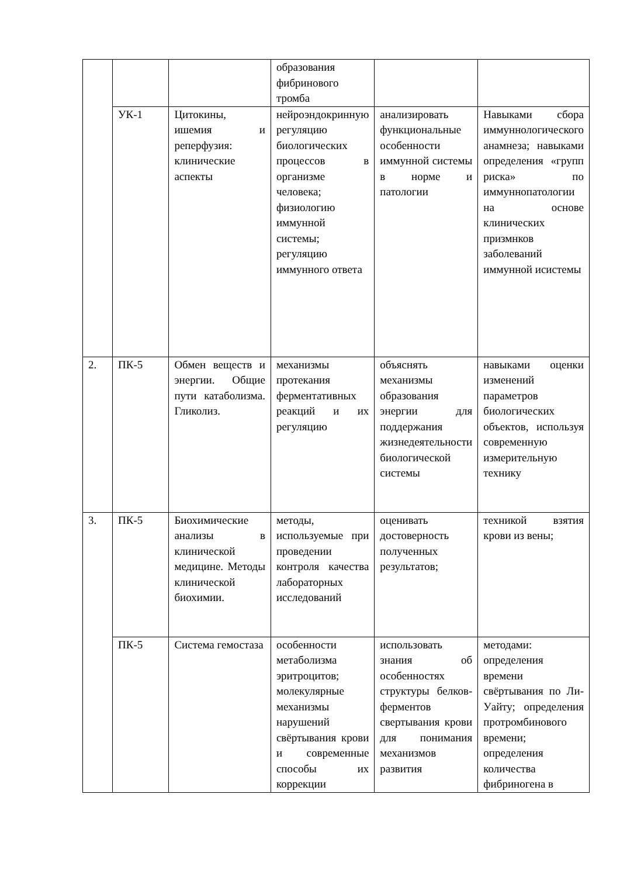| | | | образования фибринового тромба | | |
| | УК-1 | Цитокины, ишемия и реперфузия: клинические аспекты | нейроэндокринную регуляцию биологических процессов в организме человека; физиологию иммунной системы; регуляцию иммунного ответа | анализировать функциональные особенности иммунной системы в норме и патологии | Навыками сбора иммуннологического анамнеза; навыками определения «групп риска» по иммуннопатологии на основе клинических призмнков заболеваний иммунной исистемы |
| 2. | ПК-5 | Обмен веществ и энергии. Общие пути катаболизма. Гликолиз. | механизмы протекания ферментативных реакций и их регуляцию | объяснять механизмы образования энергии для поддержания жизнедеятельности биологической системы | навыками оценки изменений параметров биологических объектов, используя современную измерительную технику |
| 3. | ПК-5 | Биохимические анализы в клинической медицине. Методы клинической биохимии. | методы, используемые при проведении контроля качества лабораторных исследований | оценивать достоверность полученных результатов; | техникой взятия крови из вены; |
| | ПК-5 | Система гемостаза | особенности метаболизма эритроцитов; молекулярные механизмы нарушений свёртывания крови и современные способы их коррекции | использовать знания об особенностях структуры белков-ферментов свертывания крови для понимания механизмов развития | методами: определения времени свёртывания по Ли-Уайту; определения протромбинового времени; определения количества фибриногена в |